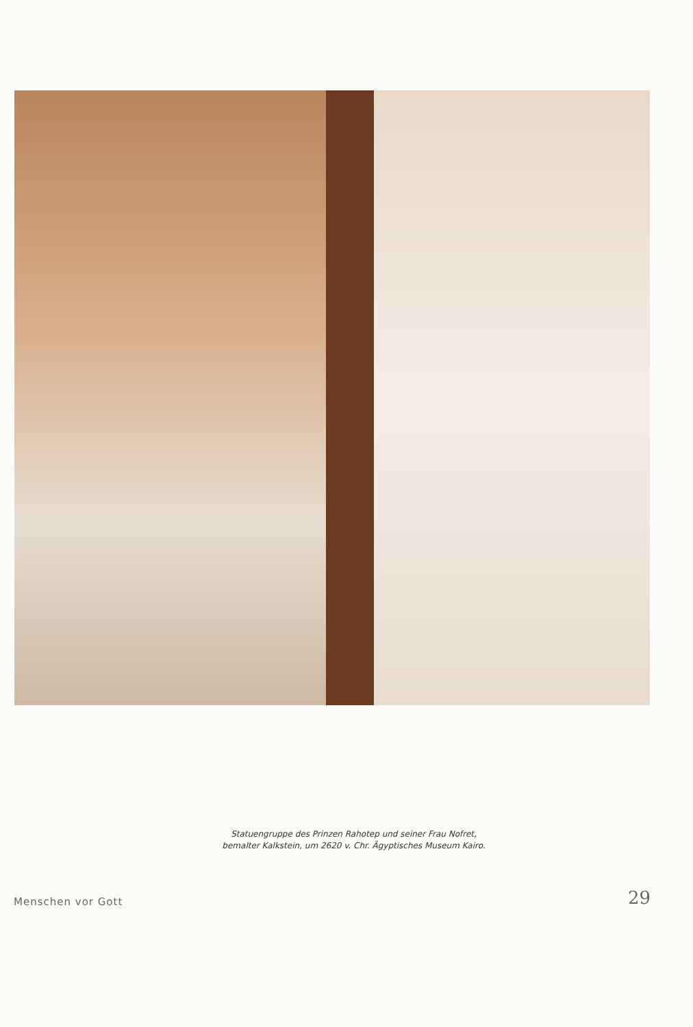Statuengruppe des Prinzen Rahotep und seiner Frau Nofret,
bemalter Kalkstein, um 2620 v. Chr. Ägyptisches Museum Kairo.
Menschen vor Gott 29